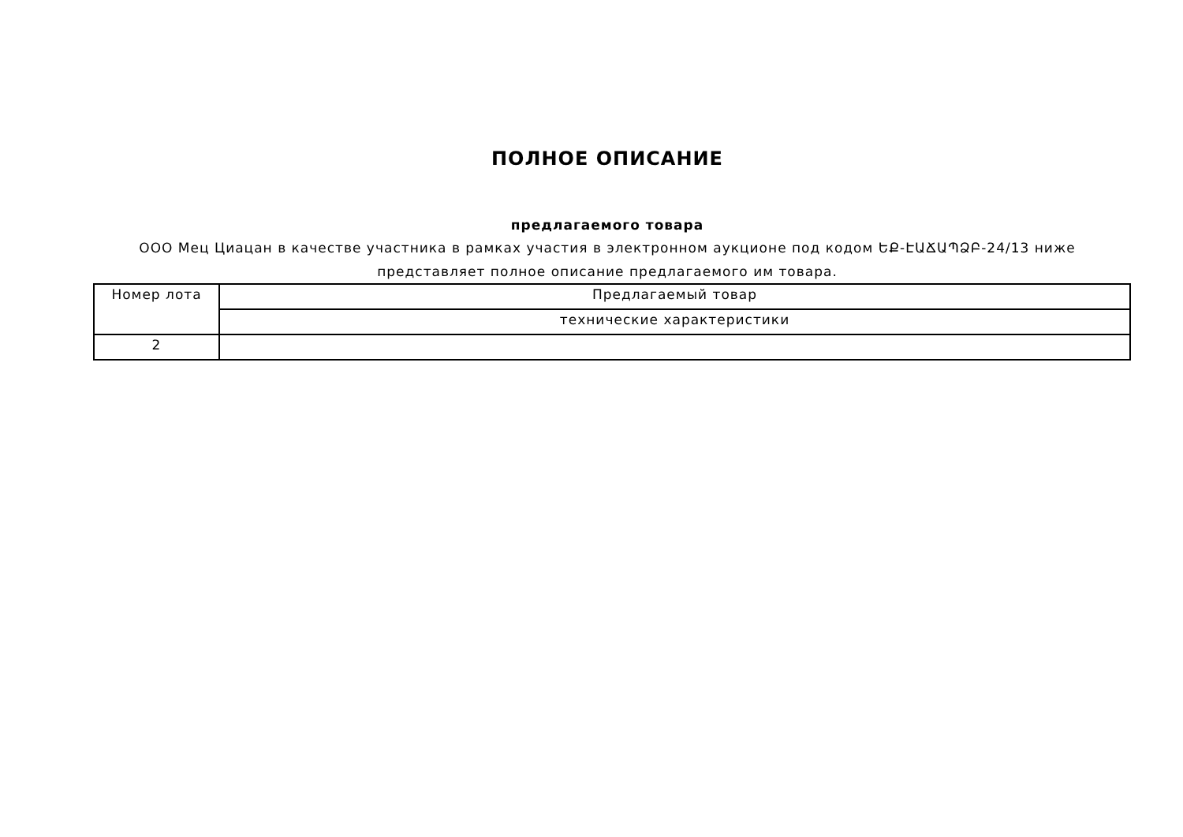ПОЛНОЕ ОПИСАНИЕ
предлагаемого товара
ООО Мец Циацан в качестве участника в рамках участия в электронном аукционе под кодом ԵՔ-ԷԱՃԱՊՁԲ-24/13 ниже
представляет полное описание предлагаемого им товара.
| Номер лота | Предлагаемый товар |
| | технические характеристики |
| 2 | |